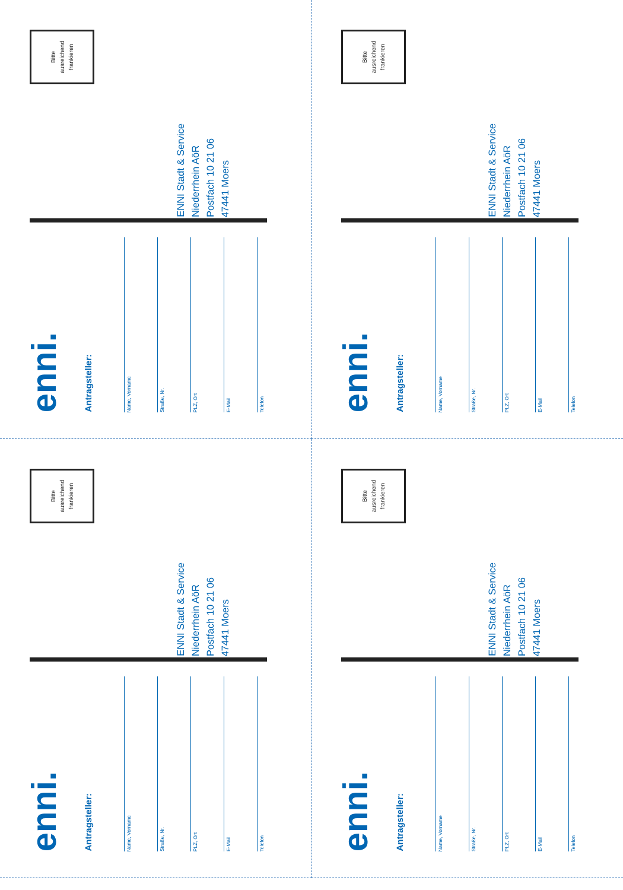Bitte
ausreichend
frankieren
ENNI Stadt & Service
Niederrhein AöR
Postfach 10 21 06
47441 Moers
enni.
Antragsteller:
Name, Vorname
Straße, Nr.
PLZ, Ort
E-Mail
Telefon
Bitte
ausreichend
frankieren
ENNI Stadt & Service
Niederrhein AöR
Postfach 10 21 06
47441 Moers
enni.
Antragsteller:
Name, Vorname
Straße, Nr.
PLZ, Ort
E-Mail
Telefon
Bitte
ausreichend
frankieren
ENNI Stadt & Service
Niederrhein AöR
Postfach 10 21 06
47441 Moers
enni.
Antragsteller:
Name, Vorname
Straße, Nr.
PLZ, Ort
E-Mail
Telefon
Bitte
ausreichend
frankieren
ENNI Stadt & Service
Niederrhein AöR
Postfach 10 21 06
47441 Moers
enni.
Antragsteller:
Name, Vorname
Straße, Nr.
PLZ, Ort
E-Mail
Telefon